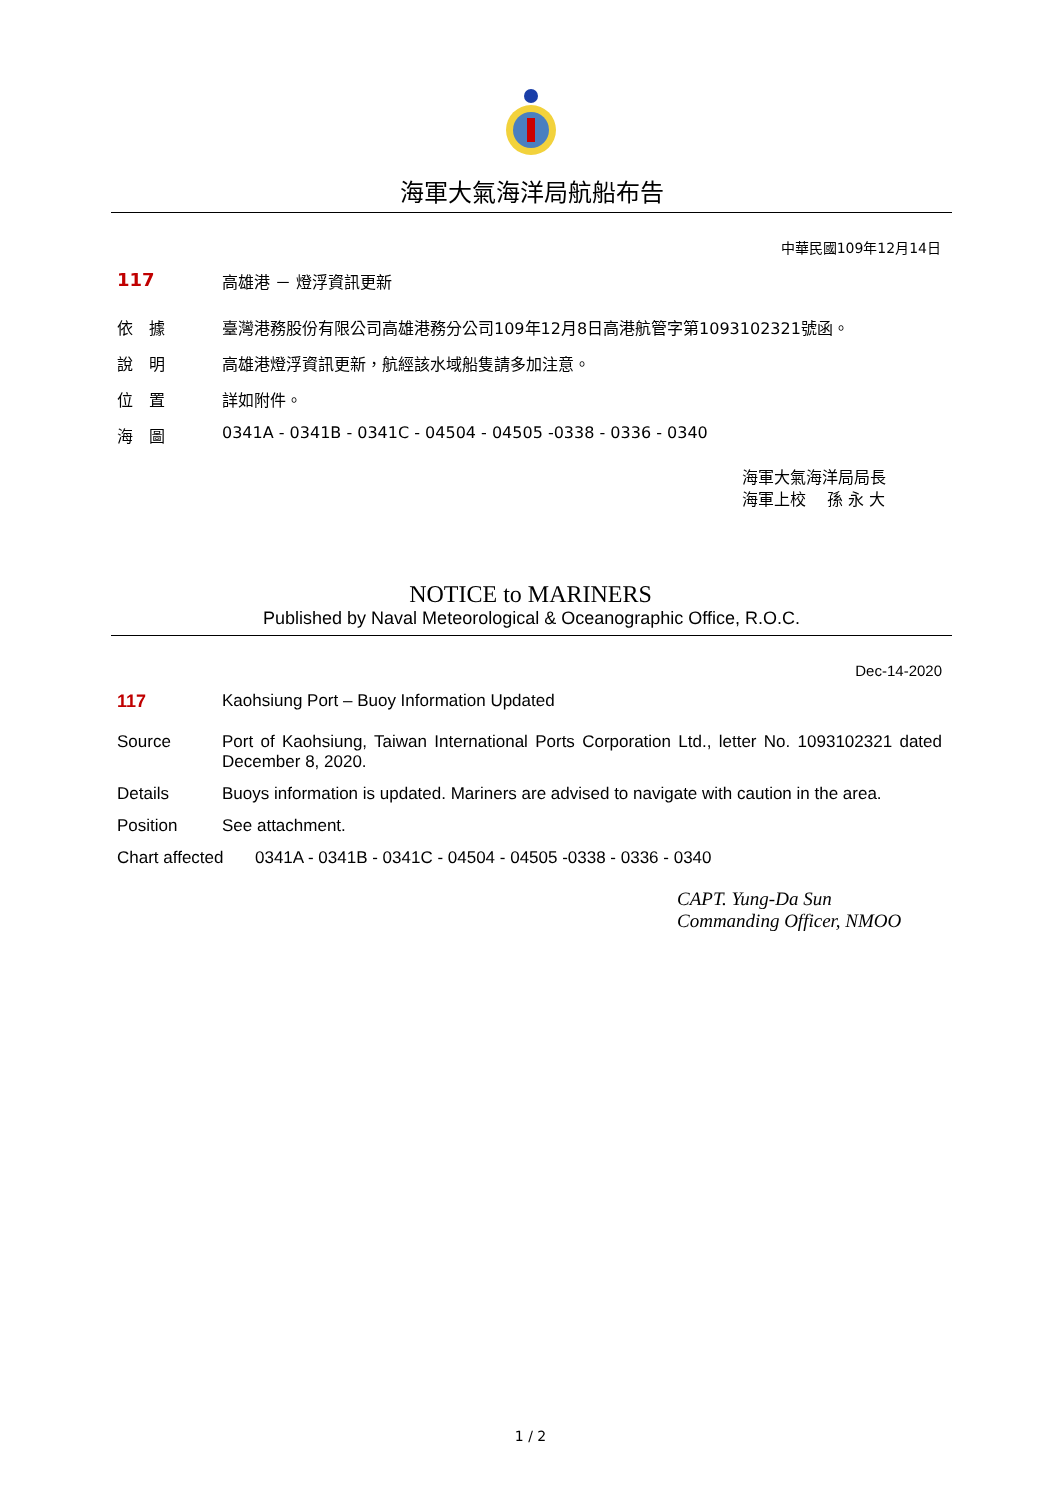海軍大氣海洋局航船布告
中華民國109年12月14日
117 高雄港 － 燈浮資訊更新
依　據 臺灣港務股份有限公司高雄港務分公司109年12月8日高港航管字第1093102321號函。
說　明 高雄港燈浮資訊更新，航經該水域船隻請多加注意。
位　置 詳如附件。
海　圖 0341A - 0341B - 0341C - 04504 - 04505 -0338 - 0336 - 0340
海軍大氣海洋局局長
海軍上校　 孫 永 大
NOTICE to MARINERS
Published by Naval Meteorological & Oceanographic Office, R.O.C.
Dec-14-2020
117 Kaohsiung Port – Buoy Information Updated
Source Port of Kaohsiung, Taiwan International Ports Corporation Ltd., letter No. 1093102321 dated December 8, 2020.
Details Buoys information is updated. Mariners are advised to navigate with caution in the area.
Position See attachment.
Chart affected 0341A - 0341B - 0341C - 04504 - 04505 -0338 - 0336 - 0340
CAPT. Yung-Da Sun
Commanding Officer, NMOO
1 / 2